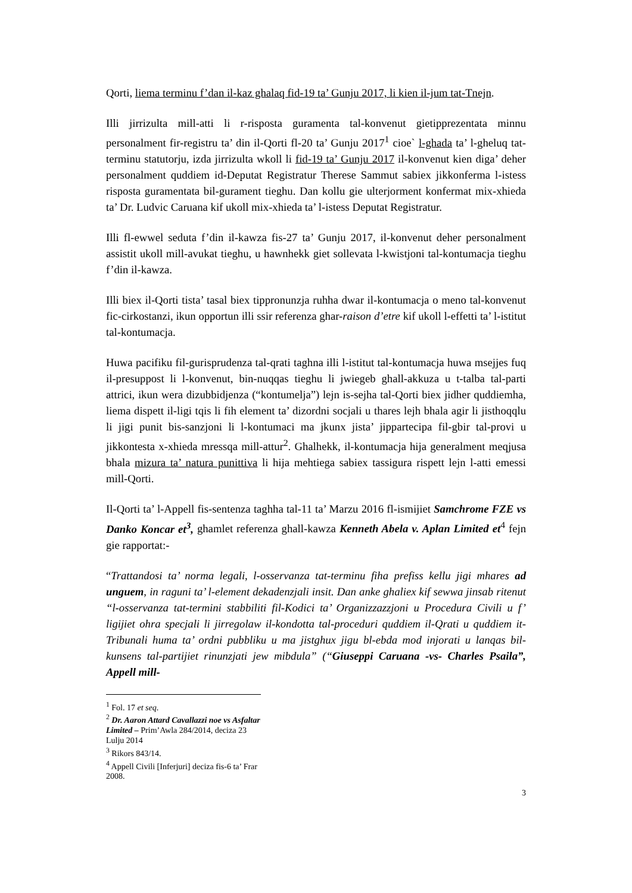Qorti, liema terminu f’dan il-kaz ghalaq fid-19 ta’ Gunju 2017, li kien il-jum tat-Tnejn.
Illi jirrizulta mill-atti li r-risposta guramenta tal-konvenut gietipprezentata minnu personalment fir-registru ta’ din il-Qorti fl-20 ta’ Gunju 2017<sup>1</sup> cioe` l-ghada ta’ l-gheluq tat-terminu statutorju, izda jirrizulta wkoll li fid-19 ta’ Gunju 2017 il-konvenut kien diga’ deher personalment quddiem id-Deputat Registratur Therese Sammut sabiex jikkonferma l-istess risposta guramentata bil-gurament tieghu. Dan kollu gie ulterjorment konfermat mix-xhieda ta’ Dr. Ludvic Caruana kif ukoll mix-xhieda ta’ l-istess Deputat Registratur.
Illi fl-ewwel seduta f’din il-kawza fis-27 ta’ Gunju 2017, il-konvenut deher personalment assistit ukoll mill-avukat tieghu, u hawnhekk giet sollevata l-kwistjoni tal-kontumacja tieghu f’din il-kawza.
Illi biex il-Qorti tista’ tasal biex tippronunzja ruhha dwar il-kontumacja o meno tal-konvenut fic-cirkostanzi, ikun opportun illi ssir referenza ghar-raison d’etre kif ukoll l-effetti ta’ l-istitut tal-kontumacja.
Huwa pacifiku fil-gurisprudenza tal-qrati taghna illi l-istitut tal-kontumacja huwa msejjes fuq il-presuppost li l-konvenut, bin-nuqqas tieghu li jwiegeb ghall-akkuza u t-talba tal-parti attrici, ikun wera dizubbidjenza (“kontumelja”) lejn is-sejha tal-Qorti biex jidher quddiemha, liema dispett il-ligi tqis li fih element ta’ dizordni socjali u thares lejh bhala agir li jisthoqqlu li jigi punit bis-sanzjoni li l-kontumaci ma jkunx jista’ jippartecipa fil-gbir tal-provi u jikkontesta x-xhieda mressqa mill-attur<sup>2</sup>. Ghalhekk, il-kontumacja hija generalment meqjusa bhala mizura ta’ natura punittiva li hija mehtiega sabiex tassigura rispett lejn l-atti emessi mill-Qorti.
Il-Qorti ta’ l-Appell fis-sentenza taghha tal-11 ta’ Marzu 2016 fl-ismijiet Samchrome FZE vs Danko Koncar et<sup>3</sup>, ghamlet referenza ghall-kawza Kenneth Abela v. Aplan Limited et<sup>4</sup> fejn gie rapportat:-
“Trattandosi ta’ norma legali, l-osservanza tat-terminu fiha prefiss kellu jigi mhares ad unguem, in raguni ta’ l-element dekadenzjali insit. Dan anke ghaliex kif sewwa jinsab ritenut “l-osservanza tat-termini stabbiliti fil-Kodici ta’ Organizzazzjoni u Procedura Civili u f’ ligijiet ohra specjali li jirregolaw il-kondotta tal-proceduri quddiem il-Qrati u quddiem it-Tribunali huma ta’ ordni pubbliku u ma jistghux jigu bl-ebda mod injorati u lanqas bil-kunsens tal-partijiet rinunzjati jew mibdula” (“Giuseppi Caruana -vs- Charles Psaila”, Appell mill-
<sup>1</sup> Fol. 17 et seq.
<sup>2</sup> Dr. Aaron Attard Cavallazzi noe vs Asfaltar Limited – Prim’Awla 284/2014, deciza 23 Lulju 2014
<sup>3</sup> Rikors 843/14.
<sup>4</sup> Appell Civili [Inferjuri] deciza fis-6 ta’ Frar 2008.
3